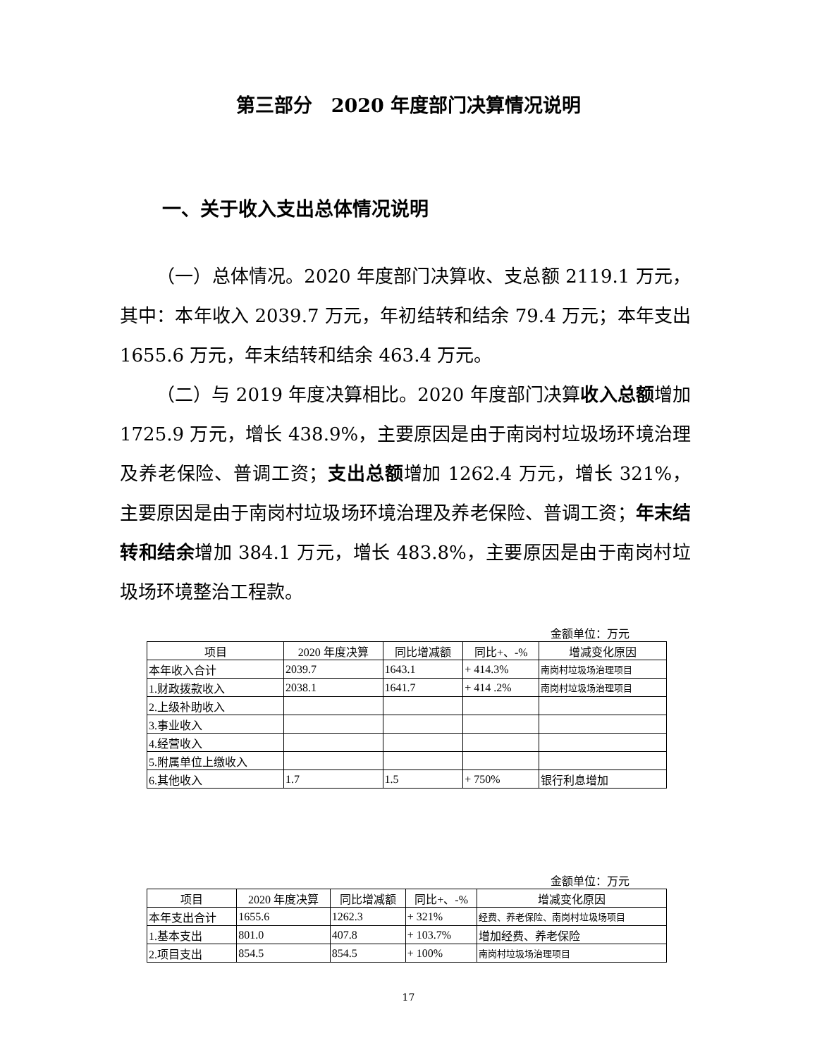第三部分　2020 年度部门决算情况说明
一、关于收入支出总体情况说明
（一）总体情况。2020 年度部门决算收、支总额 2119.1 万元，其中：本年收入 2039.7 万元，年初结转和结余 79.4 万元；本年支出 1655.6 万元，年末结转和结余 463.4 万元。
（二）与 2019 年度决算相比。2020 年度部门决算收入总额增加 1725.9 万元，增长 438.9%，主要原因是由于南岗村垃圾场环境治理及养老保险、普调工资；支出总额增加 1262.4 万元，增长 321%，主要原因是由于南岗村垃圾场环境治理及养老保险、普调工资；年末结转和结余增加 384.1 万元，增长 483.8%，主要原因是由于南岗村垃圾场环境整治工程款。
金额单位：万元
| 项目 | 2020 年度决算 | 同比增减额 | 同比+、-% | 增减变化原因 |
| --- | --- | --- | --- | --- |
| 本年收入合计 | 2039.7 | 1643.1 | + 414.3% | 南岗村垃圾场治理项目 |
| 1.财政拨款收入 | 2038.1 | 1641.7 | + 414 .2% | 南岗村垃圾场治理项目 |
| 2.上级补助收入 | | | | |
| 3.事业收入 | | | | |
| 4.经营收入 | | | | |
| 5.附属单位上缴收入 | | | | |
| 6.其他收入 | 1.7 | 1.5 | + 750% | 银行利息增加 |
金额单位：万元
| 项目 | 2020 年度决算 | 同比增减额 | 同比+、-% | 增减变化原因 |
| --- | --- | --- | --- | --- |
| 本年支出合计 | 1655.6 | 1262.3 | + 321% | 经费、养老保险、南岗村垃圾场项目 |
| 1.基本支出 | 801.0 | 407.8 | + 103.7% | 增加经费、养老保险 |
| 2.项目支出 | 854.5 | 854.5 | + 100% | 南岗村垃圾场治理项目 |
17